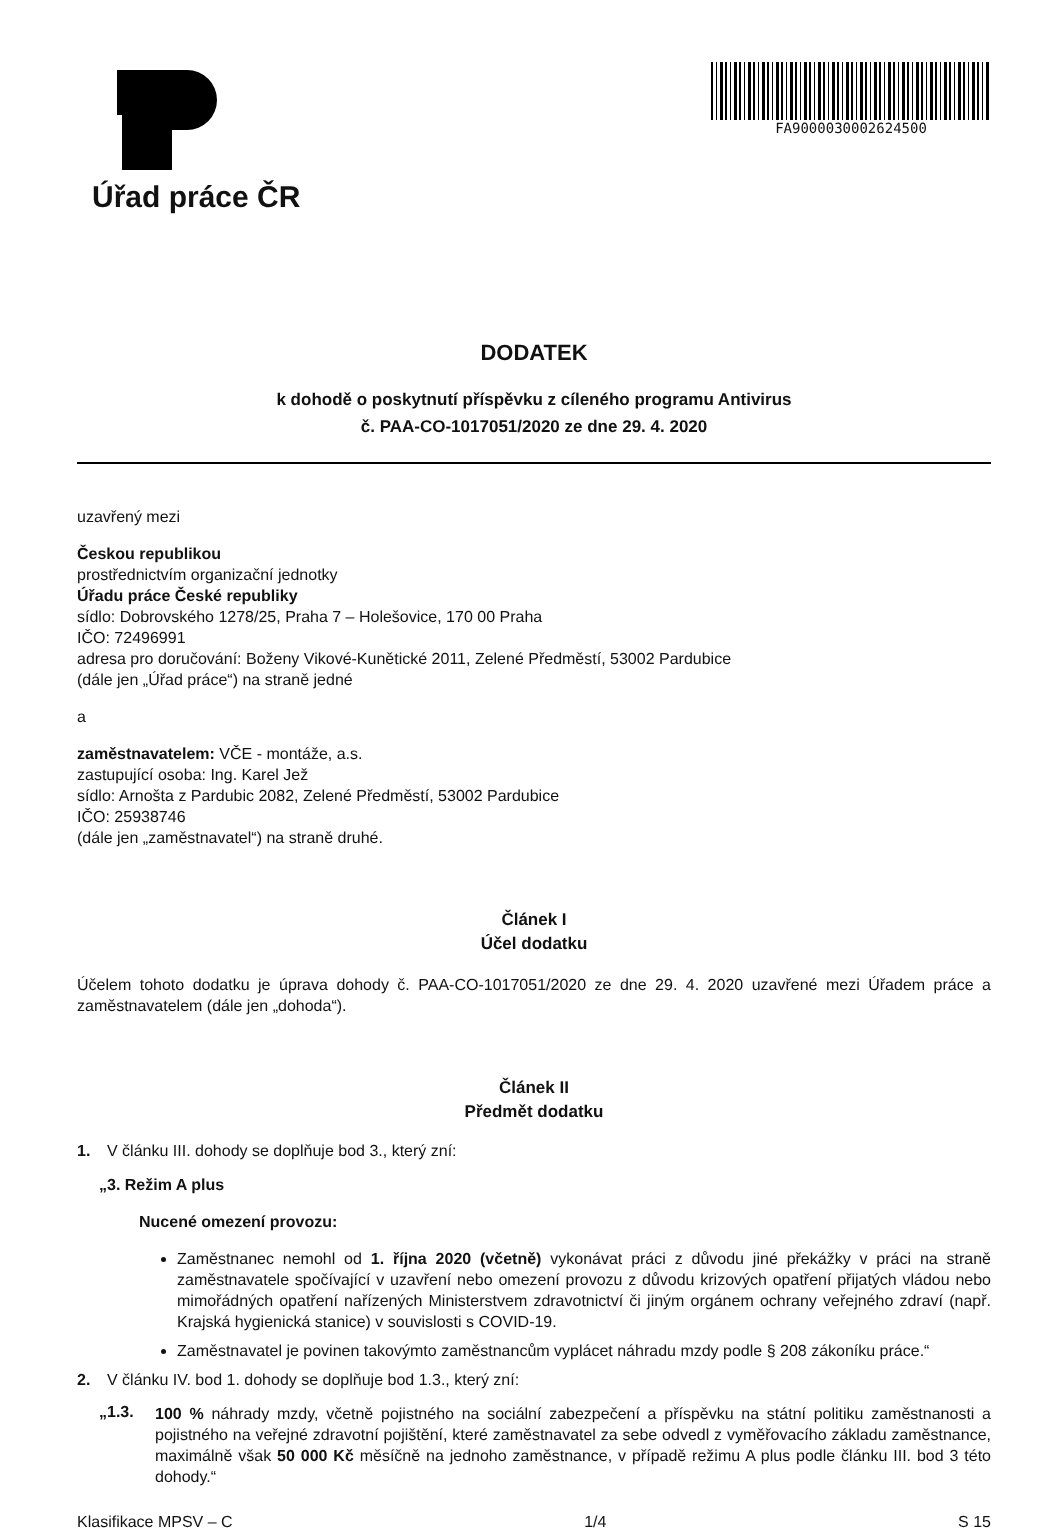Úřad práce ČR
FA9000030002624500
DODATEK
k dohodě o poskytnutí příspěvku z cíleného programu Antivirus
č. PAA-CO-1017051/2020 ze dne 29. 4. 2020
uzavřený mezi
Českou republikou
prostřednictvím organizační jednotky
Úřadu práce České republiky
sídlo: Dobrovského 1278/25, Praha 7 – Holešovice, 170 00 Praha
IČO: 72496991
adresa pro doručování: Boženy Vikové-Kunětické 2011, Zelené Předměstí, 53002 Pardubice
(dále jen „Úřad práce“) na straně jedné
a
zaměstnavatelem: VČE - montáže, a.s.
zastupující osoba: Ing. Karel Jež
sídlo: Arnošta z Pardubic 2082, Zelené Předměstí, 53002 Pardubice
IČO: 25938746
(dále jen „zaměstnavatel“) na straně druhé.
Článek I
Účel dodatku
Účelem tohoto dodatku je úprava dohody č. PAA-CO-1017051/2020 ze dne 29. 4. 2020 uzavřené mezi Úřadem práce a zaměstnavatelem (dále jen „dohoda“).
Článek II
Předmět dodatku
1. V článku III. dohody se doplňuje bod 3., který zní:
„3. Režim A plus
Nucené omezení provozu:
Zaměstnanec nemohl od 1. října 2020 (včetně) vykonávat práci z důvodu jiné překážky v práci na straně zaměstnavatele spočívající v uzavření nebo omezení provozu z důvodu krizových opatření přijatých vládou nebo mimořádných opatření nařízených Ministerstvem zdravotnictví či jiným orgánem ochrany veřejného zdraví (např. Krajská hygienická stanice) v souvislosti s COVID-19.
Zaměstnavatel je povinen takovýmto zaměstnancům vyplácet náhradu mzdy podle § 208 zákoníku práce.“
2. V článku IV. bod 1. dohody se doplňuje bod 1.3., který zní:
„1.3. 100 % náhrady mzdy, včetně pojistného na sociální zabezpečení a příspěvku na státní politiku zaměstnanosti a pojistného na veřejné zdravotní pojištění, které zaměstnavatel za sebe odvedl z vyměřovacího základu zaměstnance, maximálně však 50 000 Kč měsíčně na jednoho zaměstnance, v případě režimu A plus podle článku III. bod 3 této dohody.“
Klasifikace MPSV – C 1/4 S 15